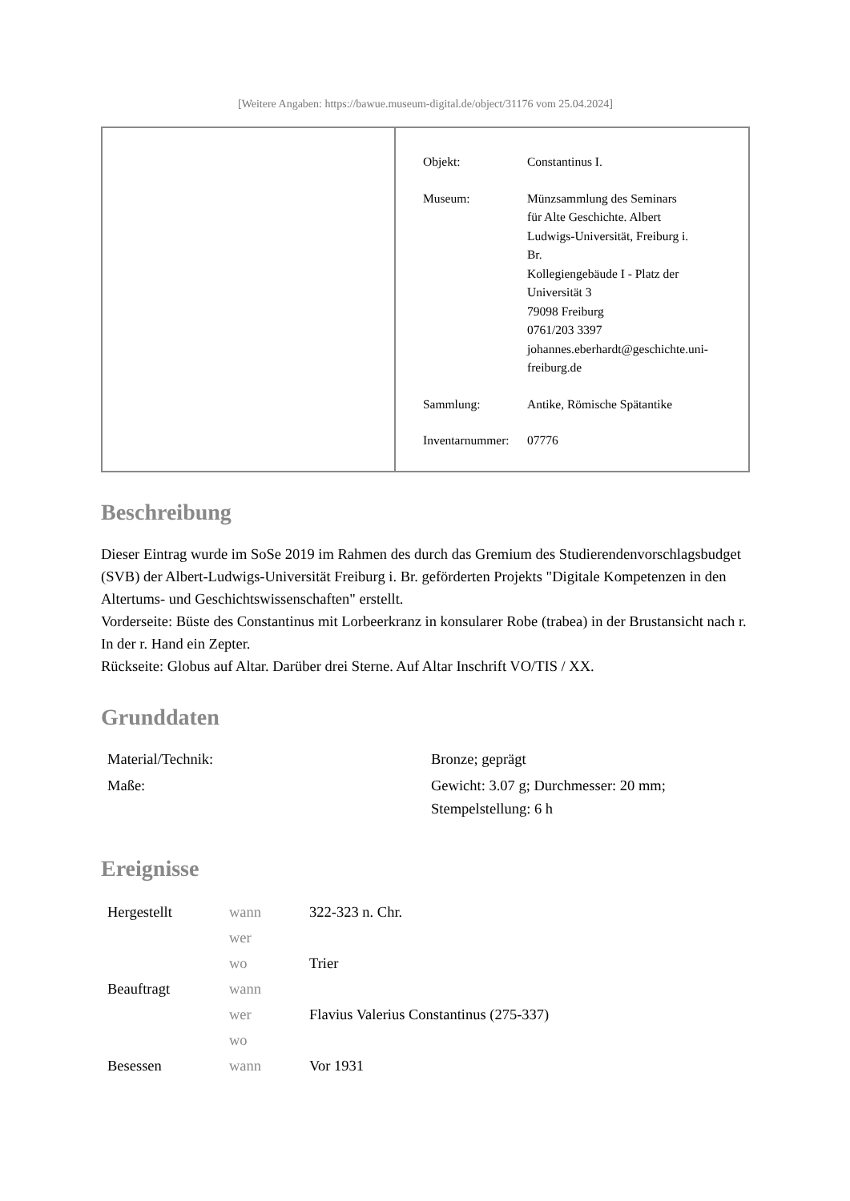[Weitere Angaben: https://bawue.museum-digital.de/object/31176 vom 25.04.2024]
| Objekt: | Constantinus I. |
| Museum: | Münzsammlung des Seminars für Alte Geschichte. Albert Ludwigs-Universität, Freiburg i. Br. Kollegiengebäude I - Platz der Universität 3 79098 Freiburg 0761/203 3397 johannes.eberhardt@geschichte.uni- freiburg.de |
| Sammlung: | Antike, Römische Spätantike |
| Inventarnummer: | 07776 |
Beschreibung
Dieser Eintrag wurde im SoSe 2019 im Rahmen des durch das Gremium des Studierendenvorschlagsbudget (SVB) der Albert-Ludwigs-Universität Freiburg i. Br. geförderten Projekts "Digitale Kompetenzen in den Altertums- und Geschichtswissenschaften" erstellt.
Vorderseite: Büste des Constantinus mit Lorbeerkranz in konsularer Robe (trabea) in der Brustansicht nach r. In der r. Hand ein Zepter.
Rückseite: Globus auf Altar. Darüber drei Sterne. Auf Altar Inschrift VO/TIS / XX.
Grunddaten
| Material/Technik: | Bronze; geprägt |
| Maße: | Gewicht: 3.07 g; Durchmesser: 20 mm; Stempelstellung: 6 h |
Ereignisse
| Hergestellt | wann | 322-323 n. Chr. |
| | wer | |
| | wo | Trier |
| Beauftragt | wann | |
| | wer | Flavius Valerius Constantinus (275-337) |
| | wo | |
| Besessen | wann | Vor 1931 |